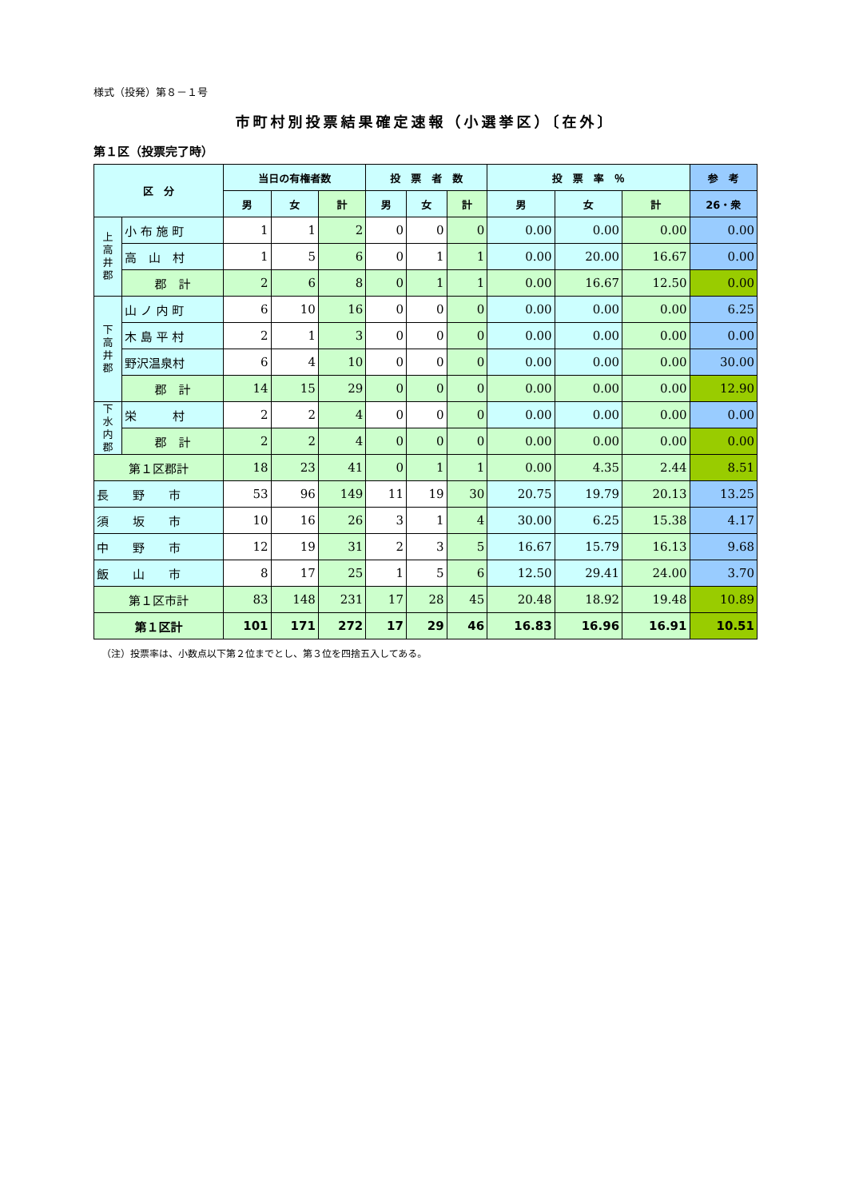様式（投発）第８－１号
市町村別投票結果確定速報（小選挙区）〔在外〕
第１区（投票完了時）
| 区 分 | | 当日の有権者数 | | | 投 票 者 数 | | | 投 票 率 ％ | | | 参 考 |
| --- | --- | --- | --- | --- | --- | --- | --- | --- | --- | --- | --- |
| | | 男 | 女 | 計 | 男 | 女 | 計 | 男 | 女 | 計 | 26・衆 |
| 上 高 井 郡 | 小 布 施 町 | 1 | 1 | 2 | 0 | 0 | 0 | 0.00 | 0.00 | 0.00 | 0.00 |
| | 高 山 村 | 1 | 5 | 6 | 0 | 1 | 1 | 0.00 | 20.00 | 16.67 | 0.00 |
| | 郡 計 | 2 | 6 | 8 | 0 | 1 | 1 | 0.00 | 16.67 | 12.50 | 0.00 |
| 下 高 井 郡 | 山 ノ 内 町 | 6 | 10 | 16 | 0 | 0 | 0 | 0.00 | 0.00 | 0.00 | 6.25 |
| | 木 島 平 村 | 2 | 1 | 3 | 0 | 0 | 0 | 0.00 | 0.00 | 0.00 | 0.00 |
| | 野沢温泉村 | 6 | 4 | 10 | 0 | 0 | 0 | 0.00 | 0.00 | 0.00 | 30.00 |
| | 郡 計 | 14 | 15 | 29 | 0 | 0 | 0 | 0.00 | 0.00 | 0.00 | 12.90 |
| 下 水 内 郡 | 栄 村 | 2 | 2 | 4 | 0 | 0 | 0 | 0.00 | 0.00 | 0.00 | 0.00 |
| | 郡 計 | 2 | 2 | 4 | 0 | 0 | 0 | 0.00 | 0.00 | 0.00 | 0.00 |
| 第１区郡計 | | 18 | 23 | 41 | 0 | 1 | 1 | 0.00 | 4.35 | 2.44 | 8.51 |
| 長 野 市 | | 53 | 96 | 149 | 11 | 19 | 30 | 20.75 | 19.79 | 20.13 | 13.25 |
| 須 坂 市 | | 10 | 16 | 26 | 3 | 1 | 4 | 30.00 | 6.25 | 15.38 | 4.17 |
| 中 野 市 | | 12 | 19 | 31 | 2 | 3 | 5 | 16.67 | 15.79 | 16.13 | 9.68 |
| 飯 山 市 | | 8 | 17 | 25 | 1 | 5 | 6 | 12.50 | 29.41 | 24.00 | 3.70 |
| 第１区市計 | | 83 | 148 | 231 | 17 | 28 | 45 | 20.48 | 18.92 | 19.48 | 10.89 |
| 第１区計 | | 101 | 171 | 272 | 17 | 29 | 46 | 16.83 | 16.96 | 16.91 | 10.51 |
（注）投票率は、小数点以下第２位までとし、第３位を四捨五入してある。